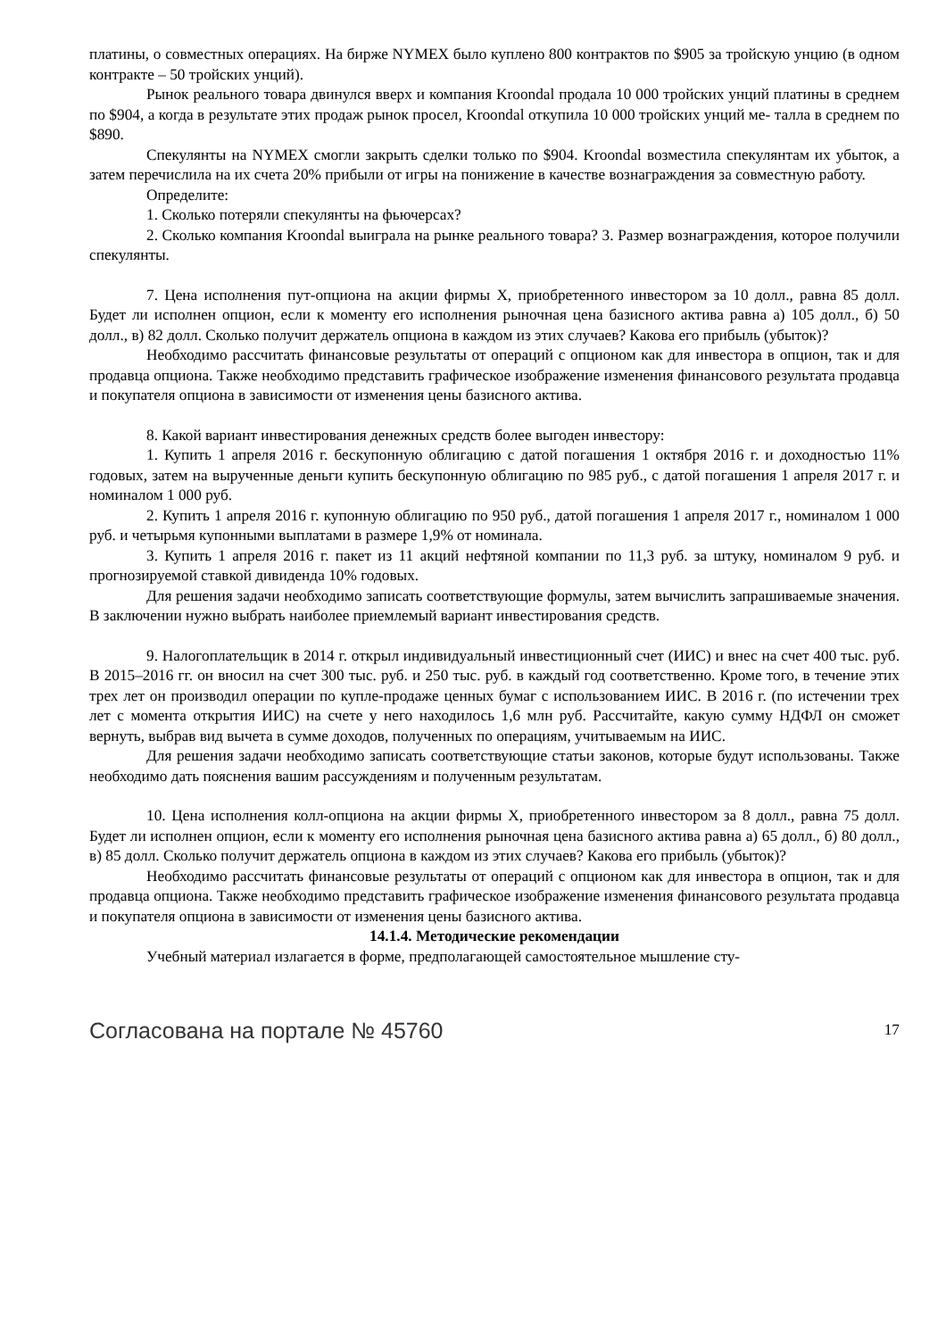платины, о совместных операциях. На бирже NYMEX было куплено 800 контрактов по $905 за тройскую унцию (в одном контракте – 50 тройских унций).
Рынок реального товара двинулся вверх и компания Kroondal продала 10 000 тройских унций платины в среднем по $904, а когда в результате этих продаж рынок просел, Kroondal откупила 10 000 тройских унций ме- талла в среднем по $890.
Спекулянты на NYMEX смогли закрыть сделки только по $904. Kroondal возместила спекулянтам их убыток, а затем перечислила на их счета 20% прибыли от игры на понижение в качестве вознаграждения за совместную работу.
Определите:
1. Сколько потеряли спекулянты на фьючерсах?
2. Сколько компания Kroondal выиграла на рынке реального товара? 3. Размер вознаграждения, которое получили спекулянты.
7. Цена исполнения пут-опциона на акции фирмы Х, приобретенного инвестором за 10 долл., равна 85 долл. Будет ли исполнен опцион, если к моменту его исполнения рыночная цена базисного актива равна а) 105 долл., б) 50 долл., в) 82 долл. Сколько получит держатель опциона в каждом из этих случаев? Какова его прибыль (убыток)?
Необходимо рассчитать финансовые результаты от операций с опционом как для инвестора в опцион, так и для продавца опциона. Также необходимо представить графическое изображение изменения финансового результата продавца и покупателя опциона в зависимости от изменения цены базисного актива.
8. Какой вариант инвестирования денежных средств более выгоден инвестору:
1. Купить 1 апреля 2016 г. бескупонную облигацию с датой погашения 1 октября 2016 г. и доходностью 11% годовых, затем на вырученные деньги купить бескупонную облигацию по 985 руб., с датой погашения 1 апреля 2017 г. и номиналом 1 000 руб.
2. Купить 1 апреля 2016 г. купонную облигацию по 950 руб., датой погашения 1 апреля 2017 г., номиналом 1 000 руб. и четырьмя купонными выплатами в размере 1,9% от номинала.
3. Купить 1 апреля 2016 г. пакет из 11 акций нефтяной компании по 11,3 руб. за штуку, номиналом 9 руб. и прогнозируемой ставкой дивиденда 10% годовых.
Для решения задачи необходимо записать соответствующие формулы, затем вычислить запрашиваемые значения. В заключении нужно выбрать наиболее приемлемый вариант инвестирования средств.
9. Налогоплательщик в 2014 г. открыл индивидуальный инвестиционный счет (ИИС) и внес на счет 400 тыс. руб. В 2015–2016 гг. он вносил на счет 300 тыс. руб. и 250 тыс. руб. в каждый год соответственно. Кроме того, в течение этих трех лет он производил операции по купле-продаже ценных бумаг с использованием ИИС. В 2016 г. (по истечении трех лет с момента открытия ИИС) на счете у него находилось 1,6 млн руб. Рассчитайте, какую сумму НДФЛ он сможет вернуть, выбрав вид вычета в сумме доходов, полученных по операциям, учитываемым на ИИС.
Для решения задачи необходимо записать соответствующие статьи законов, которые будут использованы. Также необходимо дать пояснения вашим рассуждениям и полученным результатам.
10. Цена исполнения колл-опциона на акции фирмы Х, приобретенного инвестором за 8 долл., равна 75 долл. Будет ли исполнен опцион, если к моменту его исполнения рыночная цена базисного актива равна а) 65 долл., б) 80 долл., в) 85 долл. Сколько получит держатель опциона в каждом из этих случаев? Какова его прибыль (убыток)?
Необходимо рассчитать финансовые результаты от операций с опционом как для инвестора в опцион, так и для продавца опциона. Также необходимо представить графическое изображение изменения финансового результата продавца и покупателя опциона в зависимости от изменения цены базисного актива.
14.1.4. Методические рекомендации
Учебный материал излагается в форме, предполагающей самостоятельное мышление сту-
Согласована на портале № 45760 17